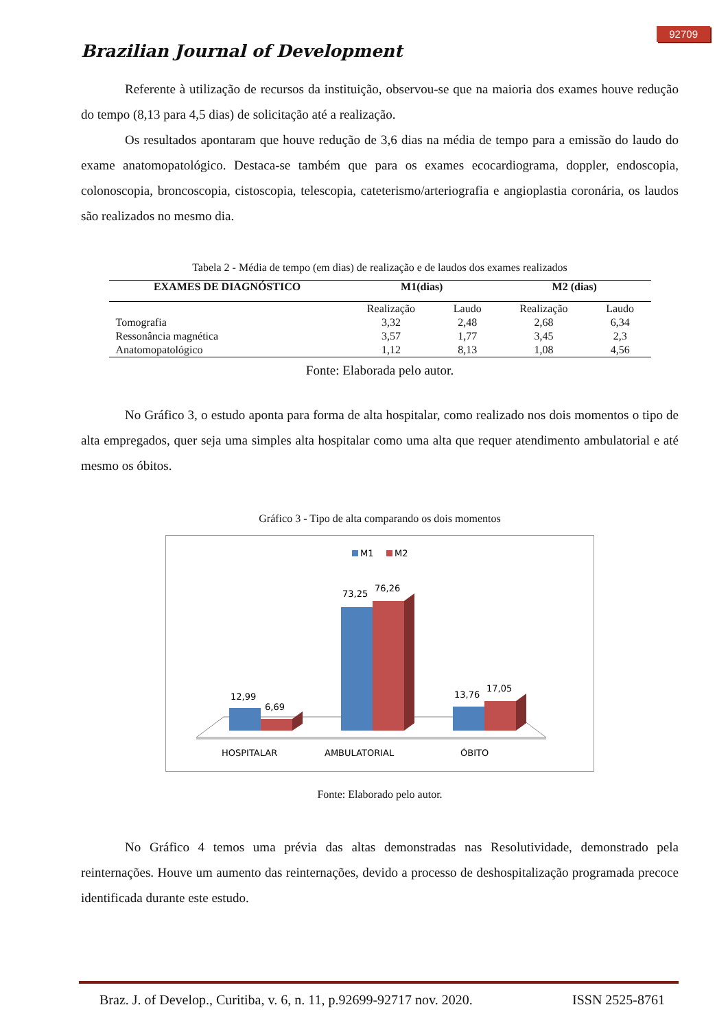92709
Brazilian Journal of Development
Referente à utilização de recursos da instituição, observou-se que na maioria dos exames houve redução do tempo (8,13 para 4,5 dias) de solicitação até a realização.
Os resultados apontaram que houve redução de 3,6 dias na média de tempo para a emissão do laudo do exame anatomopatológico. Destaca-se também que para os exames ecocardiograma, doppler, endoscopia, colonoscopia, broncoscopia, cistoscopia, telescopia, cateterismo/arteriografia e angioplastia coronária, os laudos são realizados no mesmo dia.
Tabela 2 - Média de tempo (em dias) de realização e de laudos dos exames realizados
| EXAMES DE DIAGNÓSTICO | M1(dias) | | M2 (dias) | |
| --- | --- | --- | --- | --- |
| | Realização | Laudo | Realização | Laudo |
| Tomografia | 3,32 | 2,48 | 2,68 | 6,34 |
| Ressonância magnética | 3,57 | 1,77 | 3,45 | 2,3 |
| Anatomopatológico | 1,12 | 8,13 | 1,08 | 4,56 |
Fonte: Elaborada pelo autor.
No Gráfico 3, o estudo aponta para forma de alta hospitalar, como realizado nos dois momentos o tipo de alta empregados, quer seja uma simples alta hospitalar como uma alta que requer atendimento ambulatorial e até mesmo os óbitos.
Gráfico 3 - Tipo de alta comparando os dois momentos
M1
M2
12,99
6,69
73,25
76,26
13,76
17,05
HOSPITALAR
AMBULATORIAL
ÓBITO
Fonte: Elaborado pelo autor.
No Gráfico 4 temos uma prévia das altas demonstradas nas Resolutividade, demonstrado pela reinternações. Houve um aumento das reinternações, devido a processo de deshospitalização programada precoce identificada durante este estudo.
Braz. J. of Develop., Curitiba, v. 6, n. 11, p.92699-92717 nov. 2020. ISSN 2525-8761